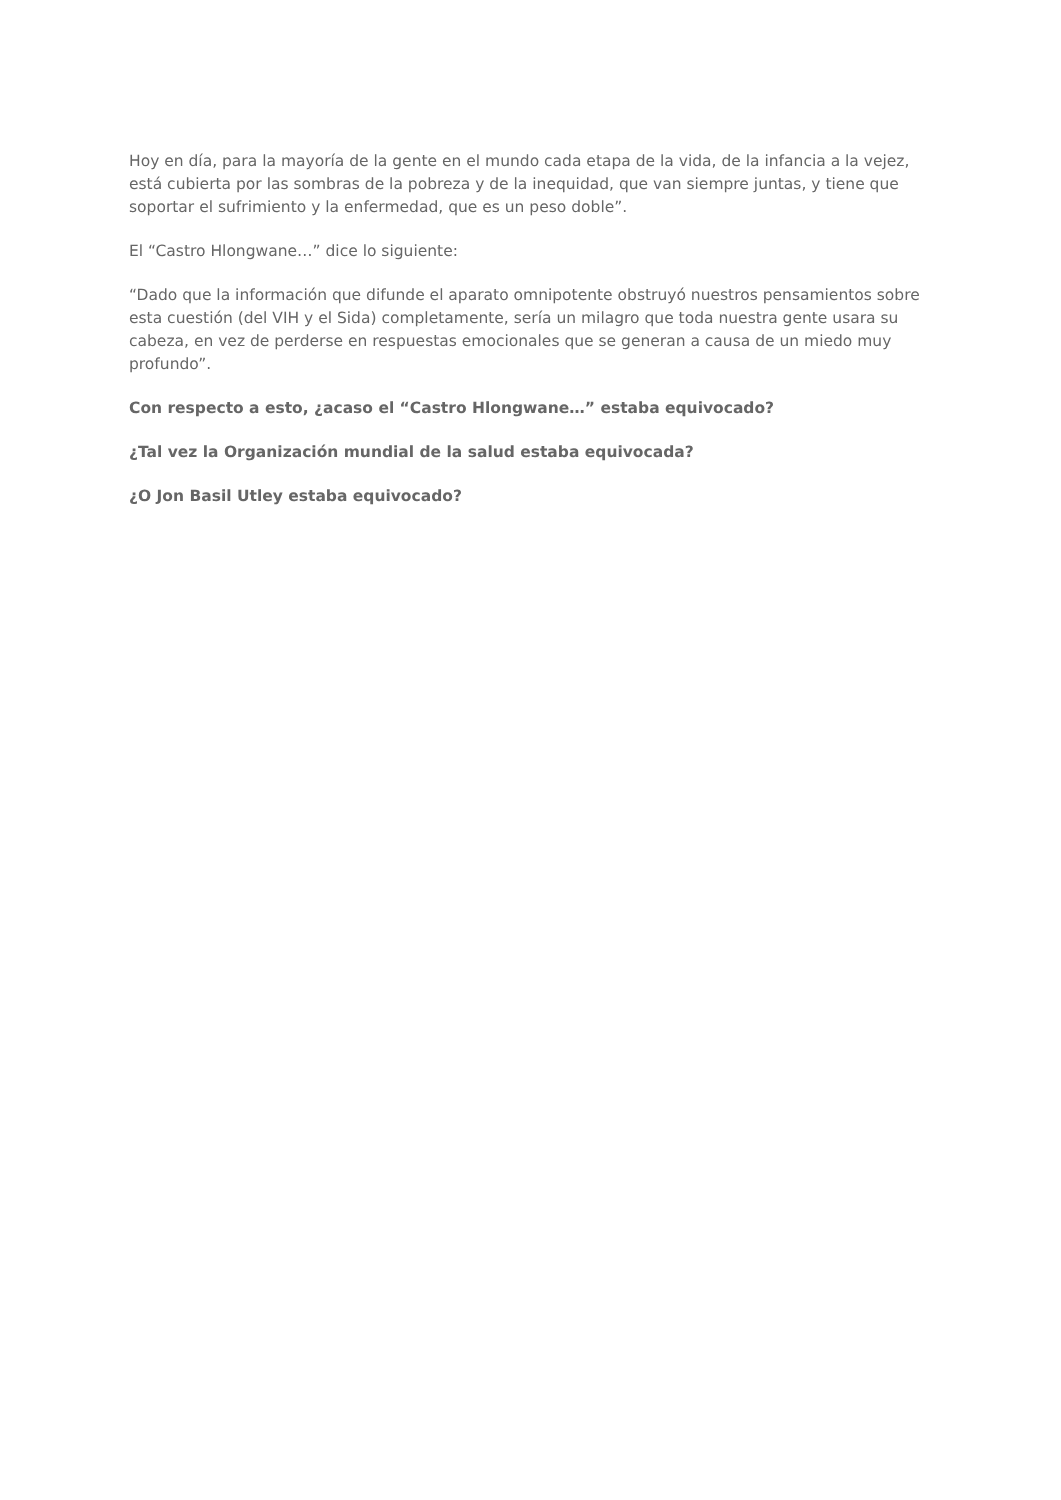Hoy en día, para la mayoría de la gente en el mundo cada etapa de la vida, de la infancia a la vejez, está cubierta por las sombras de la pobreza y de la inequidad, que van siempre juntas, y tiene que soportar el sufrimiento y la enfermedad, que es un peso doble”.
El “Castro Hlongwane…” dice lo siguiente:
“Dado que la información que difunde el aparato omnipotente obstruyó nuestros pensamientos sobre esta cuestión (del VIH y el Sida) completamente, sería un milagro que toda nuestra gente usara su cabeza, en vez de perderse en respuestas emocionales que se generan a causa de un miedo muy profundo”.
Con respecto a esto, ¿acaso el “Castro Hlongwane…” estaba equivocado?
¿Tal vez la Organización mundial de la salud estaba equivocada?
¿O Jon Basil Utley estaba equivocado?